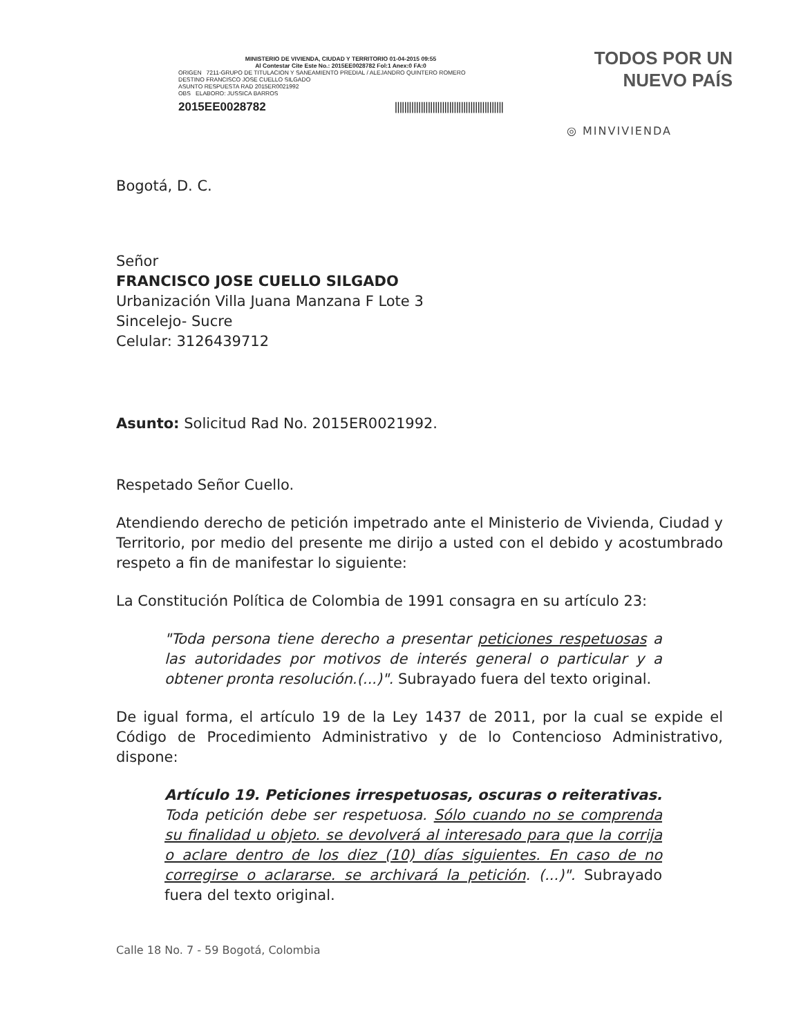MINISTERIO DE VIVIENDA, CIUDAD Y TERRITORIO 01-04-2015 09:55
Al Contestar Cite Este No.: 2015EE0028782 Fol:1 Anex:0 FA:0
ORIGEN 7211-GRUPO DE TITULACION Y SANEAMIENTO PREDIAL / ALEJANDRO QUINTERO ROMERO
DESTINO FRANCISCO JOSE CUELLO SILGADO
ASUNTO RESPUESTA RAD 2015ER0021992
OBS ELABORO: JUSSICA BARROS
2015EE0028782 ||||||||||||||||||||||||||||||||||||||||||||||
TODOS POR UN
NUEVO PAÍS
◎ MINVIVIENDA
Bogotá, D. C.
Señor
FRANCISCO JOSE CUELLO SILGADO
Urbanización Villa Juana Manzana F Lote 3
Sincelejo- Sucre
Celular: 3126439712
Asunto: Solicitud Rad No. 2015ER0021992.
Respetado Señor Cuello.
Atendiendo derecho de petición impetrado ante el Ministerio de Vivienda, Ciudad y Territorio, por medio del presente me dirijo a usted con el debido y acostumbrado respeto a fin de manifestar lo siguiente:
La Constitución Política de Colombia de 1991 consagra en su artículo 23:
"Toda persona tiene derecho a presentar peticiones respetuosas a las autoridades por motivos de interés general o particular y a obtener pronta resolución.(...)". Subrayado fuera del texto original.
De igual forma, el artículo 19 de la Ley 1437 de 2011, por la cual se expide el Código de Procedimiento Administrativo y de lo Contencioso Administrativo, dispone:
Artículo 19. Peticiones irrespetuosas, oscuras o reiterativas. Toda petición debe ser respetuosa. Sólo cuando no se comprenda su finalidad u objeto. se devolverá al interesado para que la corrija o aclare dentro de los diez (10) días siguientes. En caso de no corregirse o aclararse. se archivará la petición. (...)". Subrayado fuera del texto original.
Calle 18 No. 7 - 59 Bogotá, Colombia